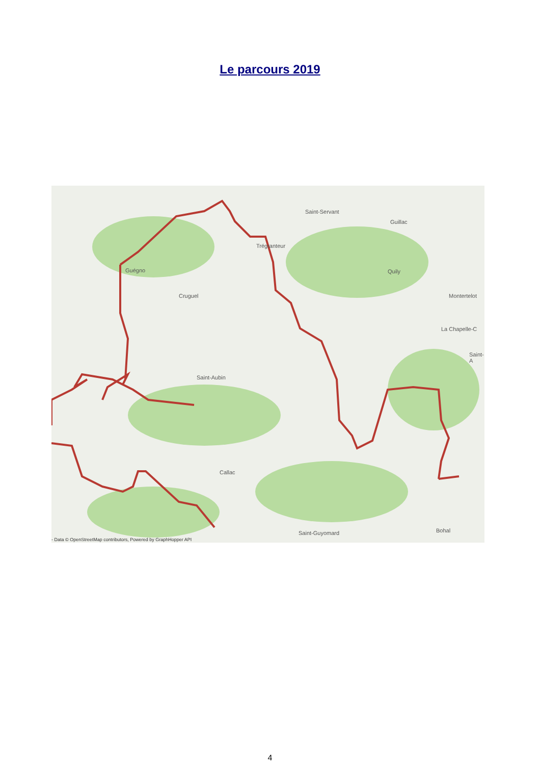Le parcours 2019
Saint-Servant
Guillac
Trégranteur
Guégno Quily
Cruguel Montertelot
La Chapelle-C
Saint-A
Saint-Aubin
Callac
Saint-Guyomard Bohal
- Data © OpenStreetMap contributors, Powered by GraphHopper API
4